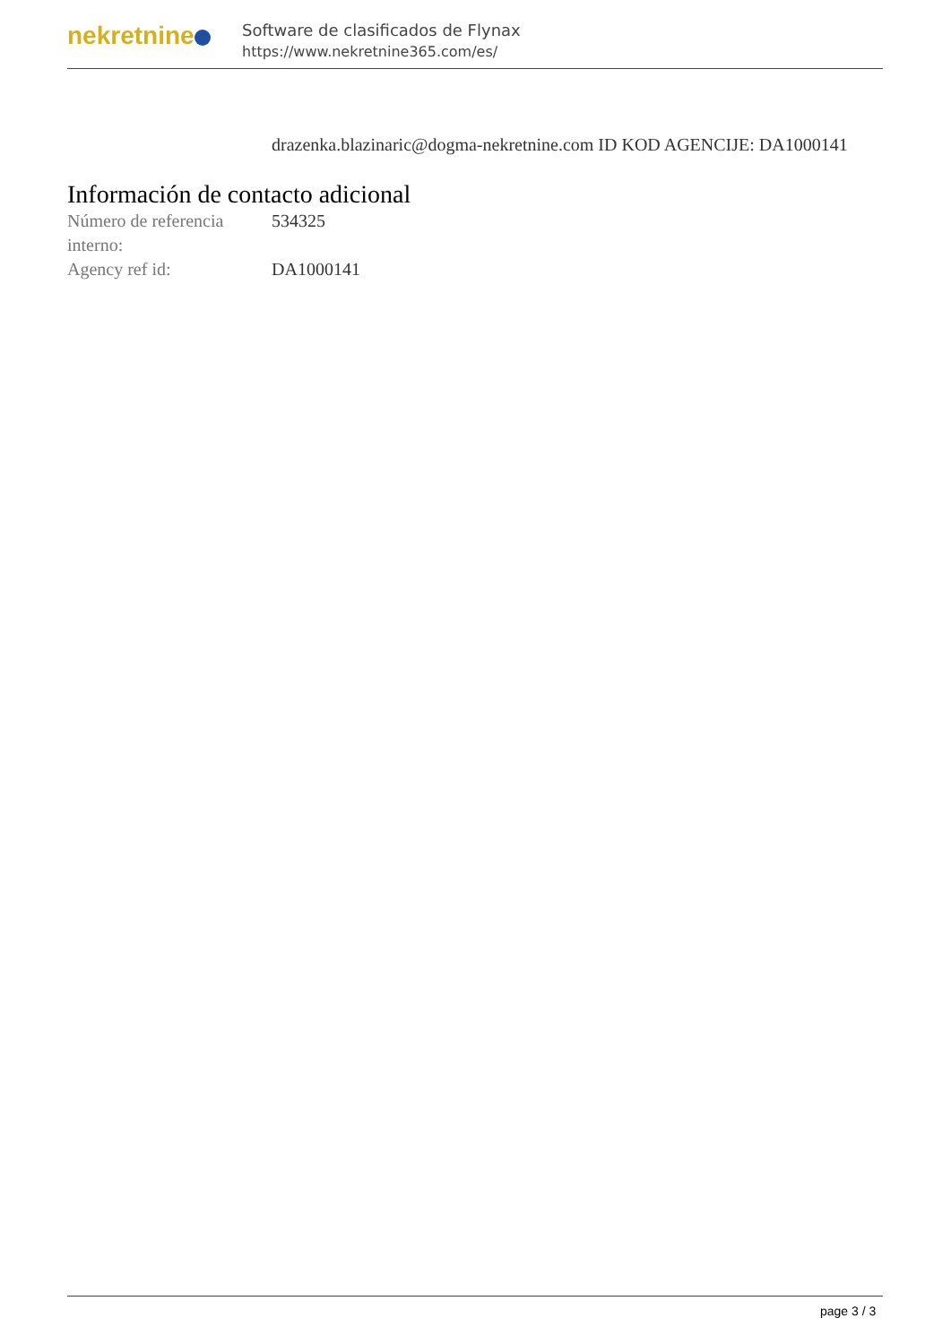nekretnine
Software de clasificados de Flynax
https://www.nekretnine365.com/es/
drazenka.blazinaric@dogma-nekretnine.com ID KOD AGENCIJE: DA1000141
Información de contacto adicional
| Número de referencia interno: | 534325 |
| Agency ref id: | DA1000141 |
page 3 / 3